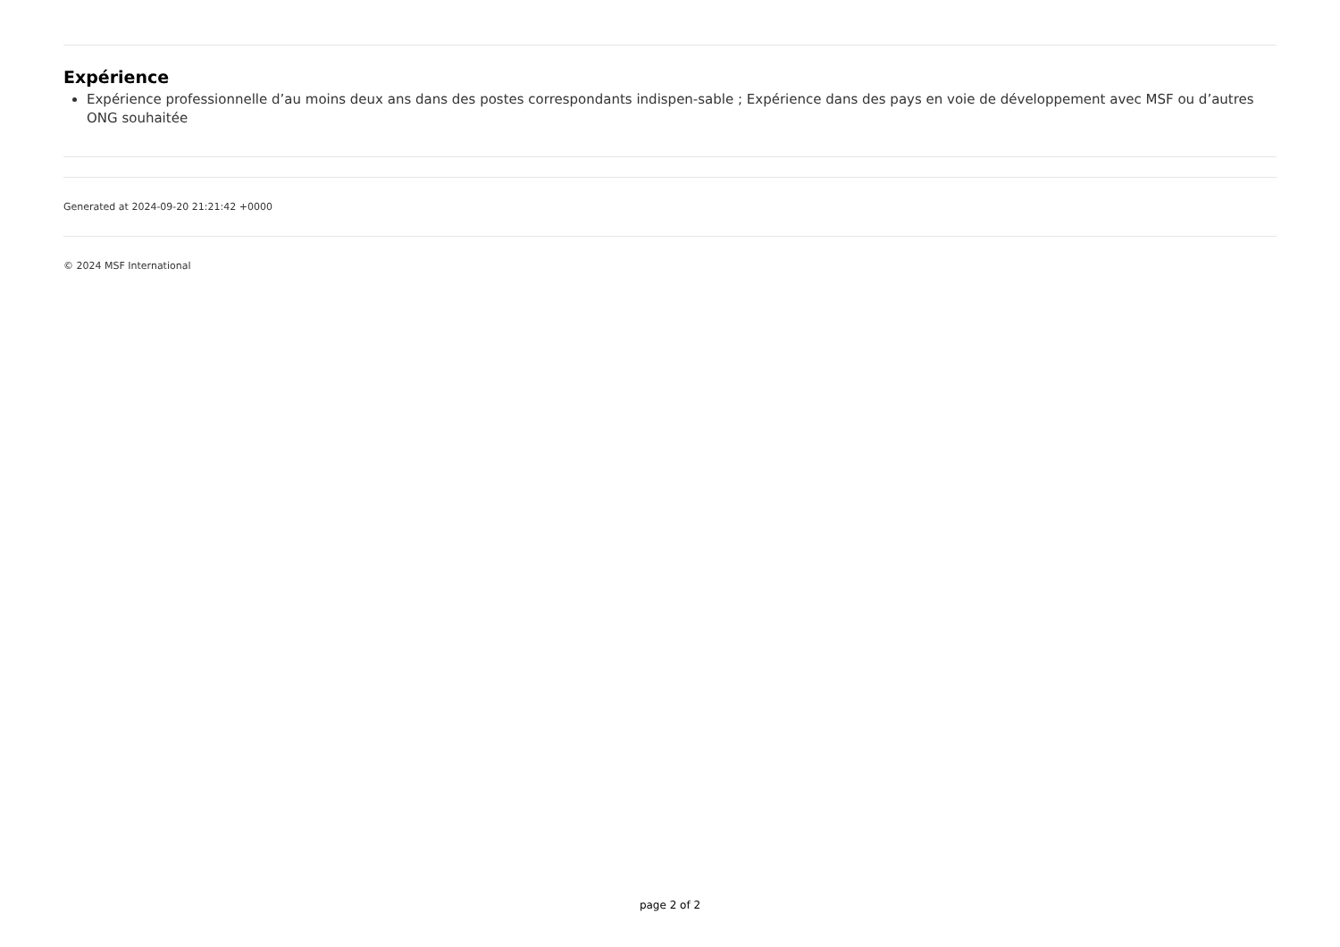Expérience
Expérience professionnelle d’au moins deux ans dans des postes correspondants indispen-sable ; Expérience dans des pays en voie de développement avec MSF ou d’autres ONG souhaitée
Generated at 2024-09-20 21:21:42 +0000
© 2024 MSF International
page 2 of 2